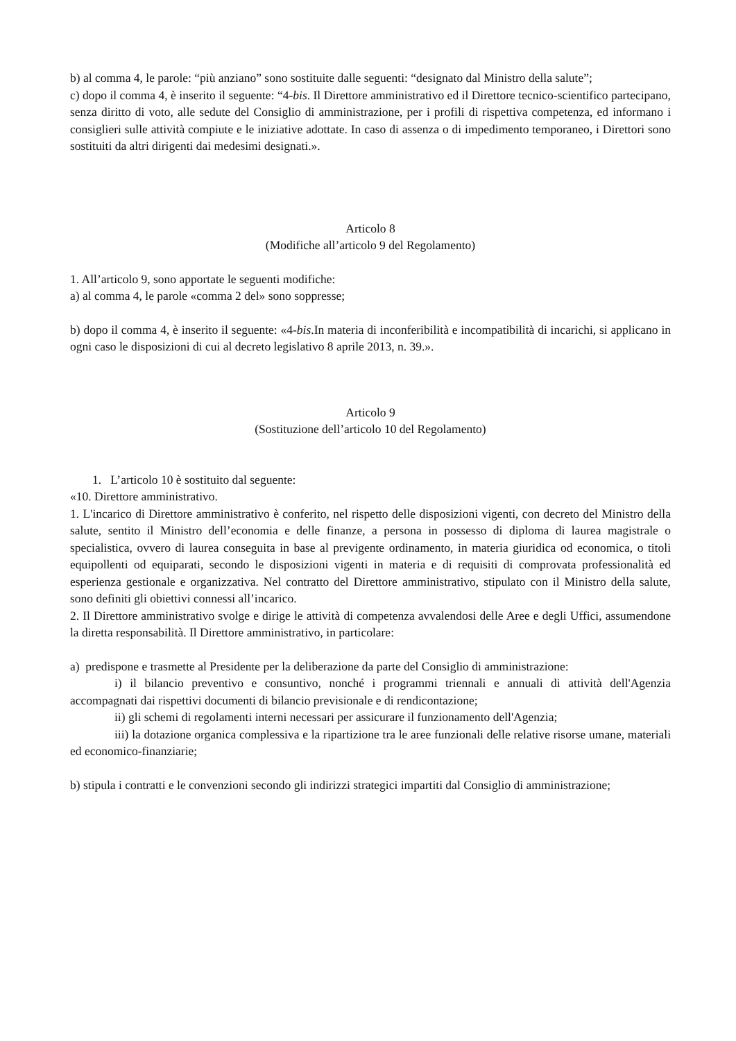b) al comma 4, le parole: “più anziano” sono sostituite dalle seguenti: “designato dal Ministro della salute”;
c) dopo il comma 4, è inserito il seguente: “4-bis. Il Direttore amministrativo ed il Direttore tecnico-scientifico partecipano, senza diritto di voto, alle sedute del Consiglio di amministrazione, per i profili di rispettiva competenza, ed informano i consiglieri sulle attività compiute e le iniziative adottate. In caso di assenza o di impedimento temporaneo, i Direttori sono sostituiti da altri dirigenti dai medesimi designati.».
Articolo 8
(Modifiche all’articolo 9 del Regolamento)
1. All’articolo 9, sono apportate le seguenti modifiche:
a) al comma 4, le parole «comma 2 del» sono soppresse;
b) dopo il comma 4, è inserito il seguente: «4-bis.In materia di inconferibilità e incompatibilità di incarichi, si applicano in ogni caso le disposizioni di cui al decreto legislativo 8 aprile 2013, n. 39.».
Articolo 9
(Sostituzione dell’articolo 10 del Regolamento)
1. L’articolo 10 è sostituito dal seguente:
«10. Direttore amministrativo.
1. L'incarico di Direttore amministrativo è conferito, nel rispetto delle disposizioni vigenti, con decreto del Ministro della salute, sentito il Ministro dell’economia e delle finanze, a persona in possesso di diploma di laurea magistrale o specialistica, ovvero di laurea conseguita in base al previgente ordinamento, in materia giuridica od economica, o titoli equipollenti od equiparati, secondo le disposizioni vigenti in materia e di requisiti di comprovata professionalità ed esperienza gestionale e organizzativa. Nel contratto del Direttore amministrativo, stipulato con il Ministro della salute, sono definiti gli obiettivi connessi all’incarico.
2. Il Direttore amministrativo svolge e dirige le attività di competenza avvalendosi delle Aree e degli Uffici, assumendone la diretta responsabilità. Il Direttore amministrativo, in particolare:
a) predispone e trasmette al Presidente per la deliberazione da parte del Consiglio di amministrazione:
i) il bilancio preventivo e consuntivo, nonché i programmi triennali e annuali di attività dell'Agenzia accompagnati dai rispettivi documenti di bilancio previsionale e di rendicontazione;
ii) gli schemi di regolamenti interni necessari per assicurare il funzionamento dell'Agenzia;
iii) la dotazione organica complessiva e la ripartizione tra le aree funzionali delle relative risorse umane, materiali ed economico-finanziarie;
b) stipula i contratti e le convenzioni secondo gli indirizzi strategici impartiti dal Consiglio di amministrazione;